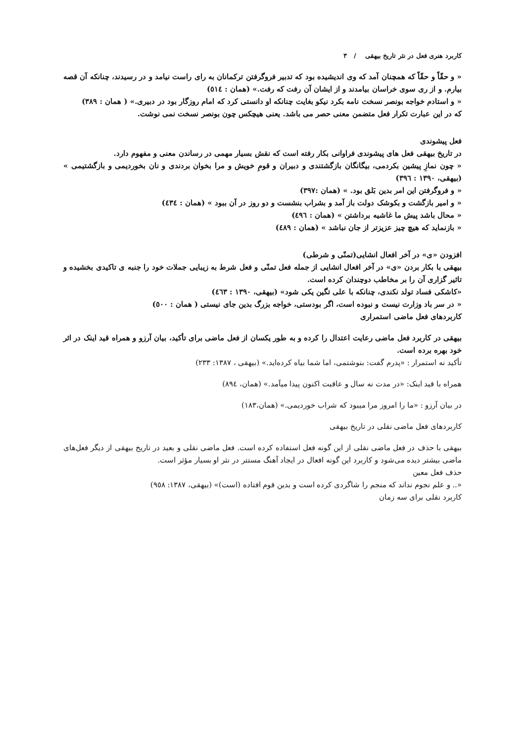کاربرد هنری فعل در نثر تاریخ بیهقی / ۳
« و حقّاً و حقّاً که همچنان آمد که وی اندیشیده بود که تدبیر فروگرفتن ترکمانان به رای راست نیامد و در رسیدند، چنانکه آن قصه بیارم. و از ری سوی خراسان بیامدند و از ایشان آن رفت که رفت.» (همان : ٥١٤)
« و استادم خواجه بونصر نسخت نامه بکرد نیکو بغایت چنانکه او دانستی کرد که امام روزگار بود در دبیری.» ( همان : ۳۸۹)
که در این عبارت تکرار فعل متضمن معنی حصر می باشد. یعنی هیچکس چون بونصر نسخت نمی نوشت.
فعل پیشوندی
در تاریخ بیهقی فعل های پیشوندی فراوانی بکار رفته است که نقش بسیار مهمی در رساندن معنی و مفهوم دارد.
« چون نمازِ پیشین بکردمی، بیگانگان بازگشتندی و دبیران و قومِ خویش و مرا بخوان بردندی و نان بخوردیمی و بازگشتیمی » (بیهقی، ۱۳۹۰ : ۳۹٦)
« و فروگرفتن این امر بدین بَلق بود. » (همان :۳۹۷)
« و امیر بازگشت و بکوشک دولت باز آمد و بشراب بنشست و دو روز در آن ببود » (همان : ٤۳٤)
« محال باشد پیش ما غاشیه برداشتن » (همان : ٤۹٦)
« بازنماید که هیچ چیز عزیزتر از جان نباشد » (همان : ٤۸۹)
افزودن «ی» در آخر افعال انشایی(تمنّی و شرطی)
بیهقی با بکار بردن «ی» در آخر افعال انشایی از جمله فعل تمنّی و فعل شرط به زیبایی جملات خود را جنبه ی تاکیدی بخشیده و تاثیر گزاری آن را بر مخاطب دوچندان کرده است.
«کاشکی فساد تولد نکندی، چنانکه با علی تگین یکی شود» (بیهقی، ۱۳۹۰ : ٤٦۳)
« در سر باد وزارت نیست و نبوده است، اگر بودستی، خواجه بزرگ بدین جای نیستی ( همان : ٥۰۰)
کاربردهای فعل ماضی استمراری
بیهقی در کاربرد فعل ماضی رعایت اعتدال را کرده و به طور یکسان از فعل ماضی برای تأکید، بیان آرزو و همراه قید اینک در اثر خود بهره برده است.
تأکید نه استمرار : «پدرم گفت: بنوشتمی، اما شما بیاه کرده‌اید.» (بیهقی ، ۱۳۸۷: ۲۳۳)
همراه با قید اینک: «در مدت نه سال و عاقبت اکنون پیدا میآمد.» (همان، ۸۹٤)
در بیان آرزو : «ما را امروز مرا میبود که شراب خوردیمی.» (همان،۱۸۳)
کاربردهای فعل ماضی نقلی در تاریخ بیهقی
بیهقی با حذف در فعل ماضی نقلی از این گونه فعل استفاده کرده است. فعل ماضی نقلی و بعید در تاریخ بیهقی از دیگر فعل‌های ماضی بیشتر دیده می‌شود و کاربرد این گونه افعال در ایجاد آهنگ مستتر در نثر او بسیار مؤثر است.
حذف فعل معین
«.. و علم نجوم نداند که منجم را شاگردی کرده است و بدین قوم افتاده (است)» (بیهقی، ۱۳۸۷: ۹٥۸)
کاربرد نقلی برای سه زمان